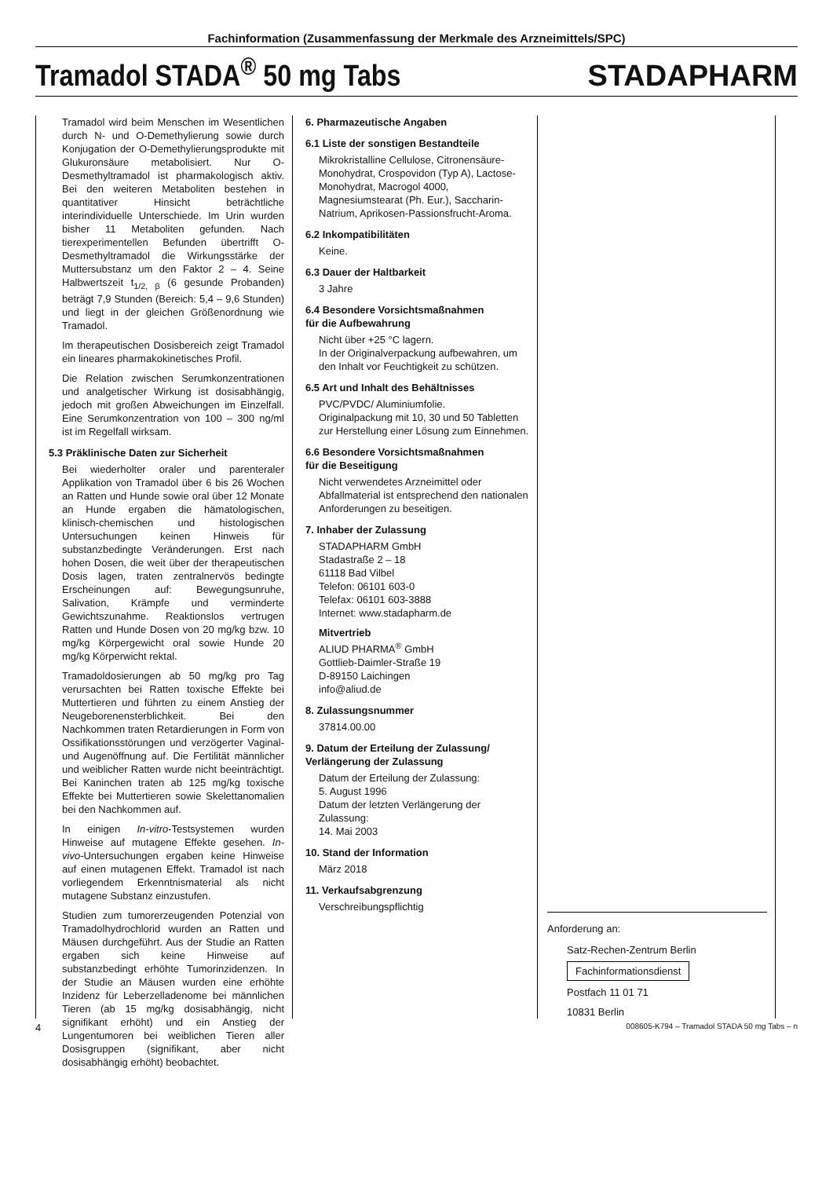Fachinformation (Zusammenfassung der Merkmale des Arzneimittels/SPC)
Tramadol STADA<sup>®</sup> 50 mg Tabs
STADAPHARM
Tramadol wird beim Menschen im Wesentlichen durch N- und O-Demethylierung sowie durch Konjugation der O-Demethylierungsprodukte mit Glukuronsäure metabolisiert. Nur O-Desmethyltramadol ist pharmakologisch aktiv. Bei den weiteren Metaboliten bestehen in quantitativer Hinsicht beträchtliche interindividuelle Unterschiede. Im Urin wurden bisher 11 Metaboliten gefunden. Nach tierexperimentellen Befunden übertrifft O-Desmethyltramadol die Wirkungsstärke der Muttersubstanz um den Faktor 2 – 4. Seine Halbwertszeit t<sub>1/2, β</sub> (6 gesunde Probanden) beträgt 7,9 Stunden (Bereich: 5,4 – 9,6 Stunden) und liegt in der gleichen Größenordnung wie Tramadol.
Im therapeutischen Dosisbereich zeigt Tramadol ein lineares pharmakokinetisches Profil.
Die Relation zwischen Serumkonzentrationen und analgetischer Wirkung ist dosisabhängig, jedoch mit großen Abweichungen im Einzelfall. Eine Serumkonzentration von 100 – 300 ng/ml ist im Regelfall wirksam.
5.3 Präklinische Daten zur Sicherheit
Bei wiederholter oraler und parenteraler Applikation von Tramadol über 6 bis 26 Wochen an Ratten und Hunde sowie oral über 12 Monate an Hunde ergaben die hämatologischen, klinisch-chemischen und histologischen Untersuchungen keinen Hinweis für substanzbedingte Veränderungen. Erst nach hohen Dosen, die weit über der therapeutischen Dosis lagen, traten zentralnervös bedingte Erscheinungen auf: Bewegungsunruhe, Salivation, Krämpfe und verminderte Gewichtszunahme. Reaktionslos vertrugen Ratten und Hunde Dosen von 20 mg/kg bzw. 10 mg/kg Körpergewicht oral sowie Hunde 20 mg/kg Körperwicht rektal.
Tramadoldosierungen ab 50 mg/kg pro Tag verursachten bei Ratten toxische Effekte bei Muttertieren und führten zu einem Anstieg der Neugeborenensterblichkeit. Bei den Nachkommen traten Retardierungen in Form von Ossifikationsstörungen und verzögerter Vaginal- und Augenöffnung auf. Die Fertilität männlicher und weiblicher Ratten wurde nicht beeinträchtigt. Bei Kaninchen traten ab 125 mg/kg toxische Effekte bei Muttertieren sowie Skelettanomalien bei den Nachkommen auf.
In einigen In-vitro-Testsystemen wurden Hinweise auf mutagene Effekte gesehen. In-vivo-Untersuchungen ergaben keine Hinweise auf einen mutagenen Effekt. Tramadol ist nach vorliegendem Erkenntnismaterial als nicht mutagene Substanz einzustufen.
Studien zum tumorerzeugenden Potenzial von Tramadolhydrochlorid wurden an Ratten und Mäusen durchgeführt. Aus der Studie an Ratten ergaben sich keine Hinweise auf substanzbedingt erhöhte Tumorinzidenzen. In der Studie an Mäusen wurden eine erhöhte Inzidenz für Leberzelladenome bei männlichen Tieren (ab 15 mg/kg dosisabhängig, nicht signifikant erhöht) und ein Anstieg der Lungentumoren bei weiblichen Tieren aller Dosisgruppen (signifikant, aber nicht dosisabhängig erhöht) beobachtet.
6. Pharmazeutische Angaben
6.1 Liste der sonstigen Bestandteile
Mikrokristalline Cellulose, Citronensäure-Monohydrat, Crospovidon (Typ A), Lactose-Monohydrat, Macrogol 4000, Magnesiumstearat (Ph. Eur.), Saccharin-Natrium, Aprikosen-Passionsfrucht-Aroma.
6.2 Inkompatibilitäten
Keine.
6.3 Dauer der Haltbarkeit
3 Jahre
6.4 Besondere Vorsichtsmaßnahmen
für die Aufbewahrung
Nicht über +25 °C lagern.
In der Originalverpackung aufbewahren, um den Inhalt vor Feuchtigkeit zu schützen.
6.5 Art und Inhalt des Behältnisses
PVC/PVDC/ Aluminiumfolie.
Originalpackung mit 10, 30 und 50 Tabletten zur Herstellung einer Lösung zum Einnehmen.
6.6 Besondere Vorsichtsmaßnahmen
für die Beseitigung
Nicht verwendetes Arzneimittel oder Abfallmaterial ist entsprechend den nationalen Anforderungen zu beseitigen.
7. Inhaber der Zulassung
STADAPHARM GmbH
Stadastraße 2 – 18
61118 Bad Vilbel
Telefon: 06101 603-0
Telefax: 06101 603-3888
Internet: www.stadapharm.de
Mitvertrieb
ALIUD PHARMA<sup>®</sup> GmbH
Gottlieb-Daimler-Straße 19
D-89150 Laichingen
info@aliud.de
8. Zulassungsnummer
37814.00.00
9. Datum der Erteilung der Zulassung/
Verlängerung der Zulassung
Datum der Erteilung der Zulassung:
5. August 1996
Datum der letzten Verlängerung der Zulassung:
14. Mai 2003
10. Stand der Information
März 2018
11. Verkaufsabgrenzung
Verschreibungspflichtig
Anforderung an:
Satz-Rechen-Zentrum Berlin
Fachinformationsdienst
Postfach 11 01 71
10831 Berlin
4 008605-K794 – Tramadol STADA 50 mg Tabs – n